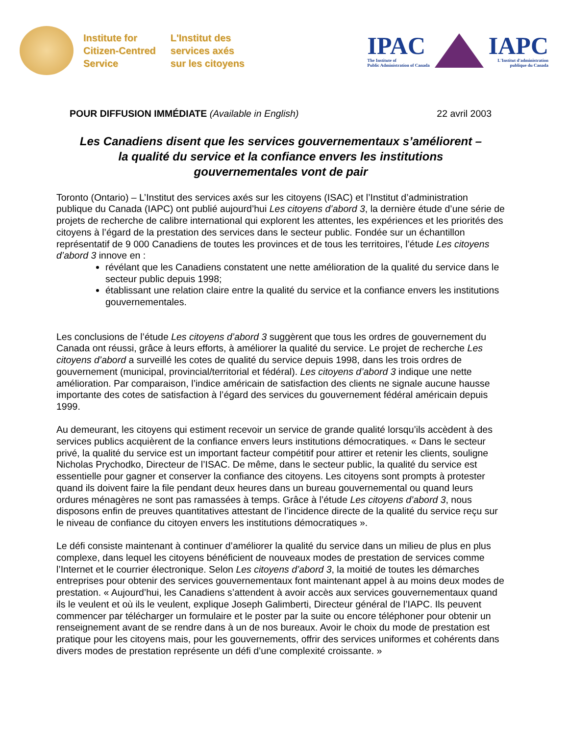Institute for
Citizen-Centred
Service
L'Institut des
services axés
sur les citoyens
IPAC
The Institute of
Public Administration of Canada
IAPC
L'Institut d'administration
publique du Canada
POUR DIFFUSION IMMÉDIATE (Available in English) 22 avril 2003
Les Canadiens disent que les services gouvernementaux s’améliorent –
la qualité du service et la confiance envers les institutions
gouvernementales vont de pair
Toronto (Ontario) – L’Institut des services axés sur les citoyens (ISAC) et l’Institut d’administration publique du Canada (IAPC) ont publié aujourd’hui Les citoyens d’abord 3, la dernière étude d’une série de projets de recherche de calibre international qui explorent les attentes, les expériences et les priorités des citoyens à l’égard de la prestation des services dans le secteur public. Fondée sur un échantillon représentatif de 9 000 Canadiens de toutes les provinces et de tous les territoires, l’étude Les citoyens d’abord 3 innove en :
révélant que les Canadiens constatent une nette amélioration de la qualité du service dans le secteur public depuis 1998;
établissant une relation claire entre la qualité du service et la confiance envers les institutions gouvernementales.
Les conclusions de l’étude Les citoyens d’abord 3 suggèrent que tous les ordres de gouvernement du Canada ont réussi, grâce à leurs efforts, à améliorer la qualité du service. Le projet de recherche Les citoyens d’abord a surveillé les cotes de qualité du service depuis 1998, dans les trois ordres de gouvernement (municipal, provincial/territorial et fédéral). Les citoyens d’abord 3 indique une nette amélioration. Par comparaison, l’indice américain de satisfaction des clients ne signale aucune hausse importante des cotes de satisfaction à l’égard des services du gouvernement fédéral américain depuis 1999.
Au demeurant, les citoyens qui estiment recevoir un service de grande qualité lorsqu’ils accèdent à des services publics acquièrent de la confiance envers leurs institutions démocratiques. « Dans le secteur privé, la qualité du service est un important facteur compétitif pour attirer et retenir les clients, souligne Nicholas Prychodko, Directeur de l’ISAC. De même, dans le secteur public, la qualité du service est essentielle pour gagner et conserver la confiance des citoyens. Les citoyens sont prompts à protester quand ils doivent faire la file pendant deux heures dans un bureau gouvernemental ou quand leurs ordures ménagères ne sont pas ramassées à temps. Grâce à l’étude Les citoyens d’abord 3, nous disposons enfin de preuves quantitatives attestant de l’incidence directe de la qualité du service reçu sur le niveau de confiance du citoyen envers les institutions démocratiques ».
Le défi consiste maintenant à continuer d’améliorer la qualité du service dans un milieu de plus en plus complexe, dans lequel les citoyens bénéficient de nouveaux modes de prestation de services comme l’Internet et le courrier électronique. Selon Les citoyens d’abord 3, la moitié de toutes les démarches entreprises pour obtenir des services gouvernementaux font maintenant appel à au moins deux modes de prestation. « Aujourd’hui, les Canadiens s’attendent à avoir accès aux services gouvernementaux quand ils le veulent et où ils le veulent, explique Joseph Galimberti, Directeur général de l’IAPC. Ils peuvent commencer par télécharger un formulaire et le poster par la suite ou encore téléphoner pour obtenir un renseignement avant de se rendre dans à un de nos bureaux. Avoir le choix du mode de prestation est pratique pour les citoyens mais, pour les gouvernements, offrir des services uniformes et cohérents dans divers modes de prestation représente un défi d’une complexité croissante. »